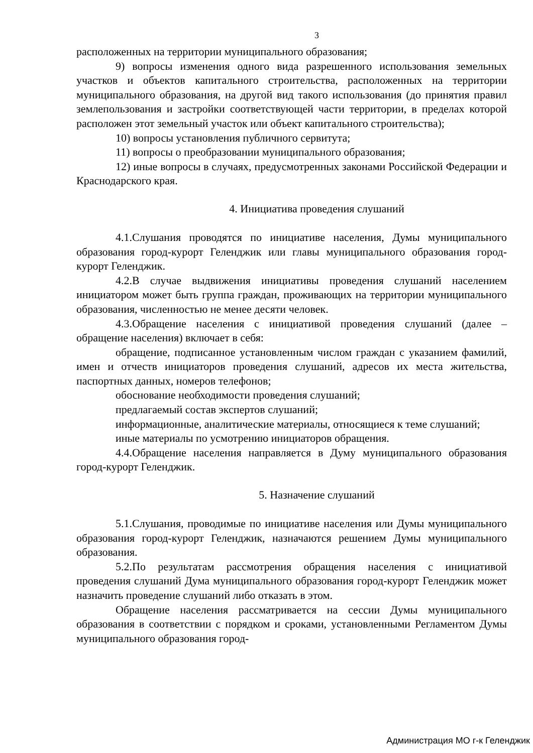3
расположенных на территории муниципального образования;
9) вопросы изменения одного вида разрешенного использования земельных участков и объектов капитального строительства, расположенных на территории муниципального образования, на другой вид такого использования (до принятия правил землепользования и застройки соответствующей части территории, в пределах которой расположен этот земельный участок или объект капитального строительства);
10) вопросы установления публичного сервитута;
11) вопросы о преобразовании муниципального образования;
12) иные вопросы в случаях, предусмотренных законами Российской Федерации и Краснодарского края.
4. Инициатива проведения слушаний
4.1.Слушания проводятся по инициативе населения, Думы муниципального образования город-курорт Геленджик или главы муниципального образования город-курорт Геленджик.
4.2.В случае выдвижения инициативы проведения слушаний населением инициатором может быть группа граждан, проживающих на территории муниципального образования, численностью не менее десяти человек.
4.3.Обращение населения с инициативой проведения слушаний (далее – обращение населения) включает в себя:
обращение, подписанное установленным числом граждан с указанием фамилий, имен и отчеств инициаторов проведения слушаний, адресов их места жительства, паспортных данных, номеров телефонов;
обоснование необходимости проведения слушаний;
предлагаемый состав экспертов слушаний;
информационные, аналитические материалы, относящиеся к теме слушаний;
иные материалы по усмотрению инициаторов обращения.
4.4.Обращение населения направляется в Думу муниципального образования город-курорт Геленджик.
5. Назначение слушаний
5.1.Слушания, проводимые по инициативе населения или Думы муниципального образования город-курорт Геленджик, назначаются решением Думы муниципального образования.
5.2.По результатам рассмотрения обращения населения с инициативой проведения слушаний Дума муниципального образования город-курорт Геленджик может назначить проведение слушаний либо отказать в этом.
Обращение населения рассматривается на сессии Думы муниципального образования в соответствии с порядком и сроками, установленными Регламентом Думы муниципального образования город-
Администрация МО г-к Геленджик